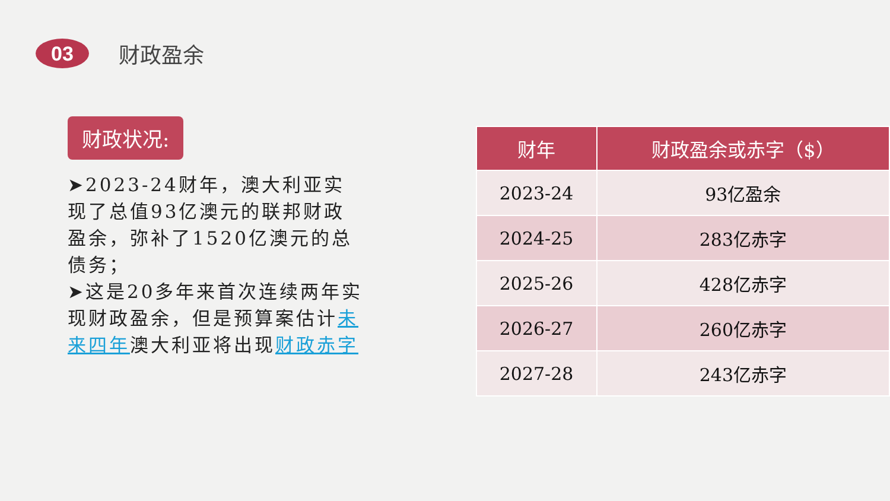03
财政盈余
财政状况:
➤2023-24财年，澳大利亚实现了总值93亿澳元的联邦财政盈余，弥补了1520亿澳元的总债务；
➤这是20多年来首次连续两年实现财政盈余，但是预算案估计未来四年澳大利亚将出现财政赤字
| 财年 | 财政盈余或赤字（$） |
| --- | --- |
| 2023-24 | 93亿盈余 |
| 2024-25 | 283亿赤字 |
| 2025-26 | 428亿赤字 |
| 2026-27 | 260亿赤字 |
| 2027-28 | 243亿赤字 |